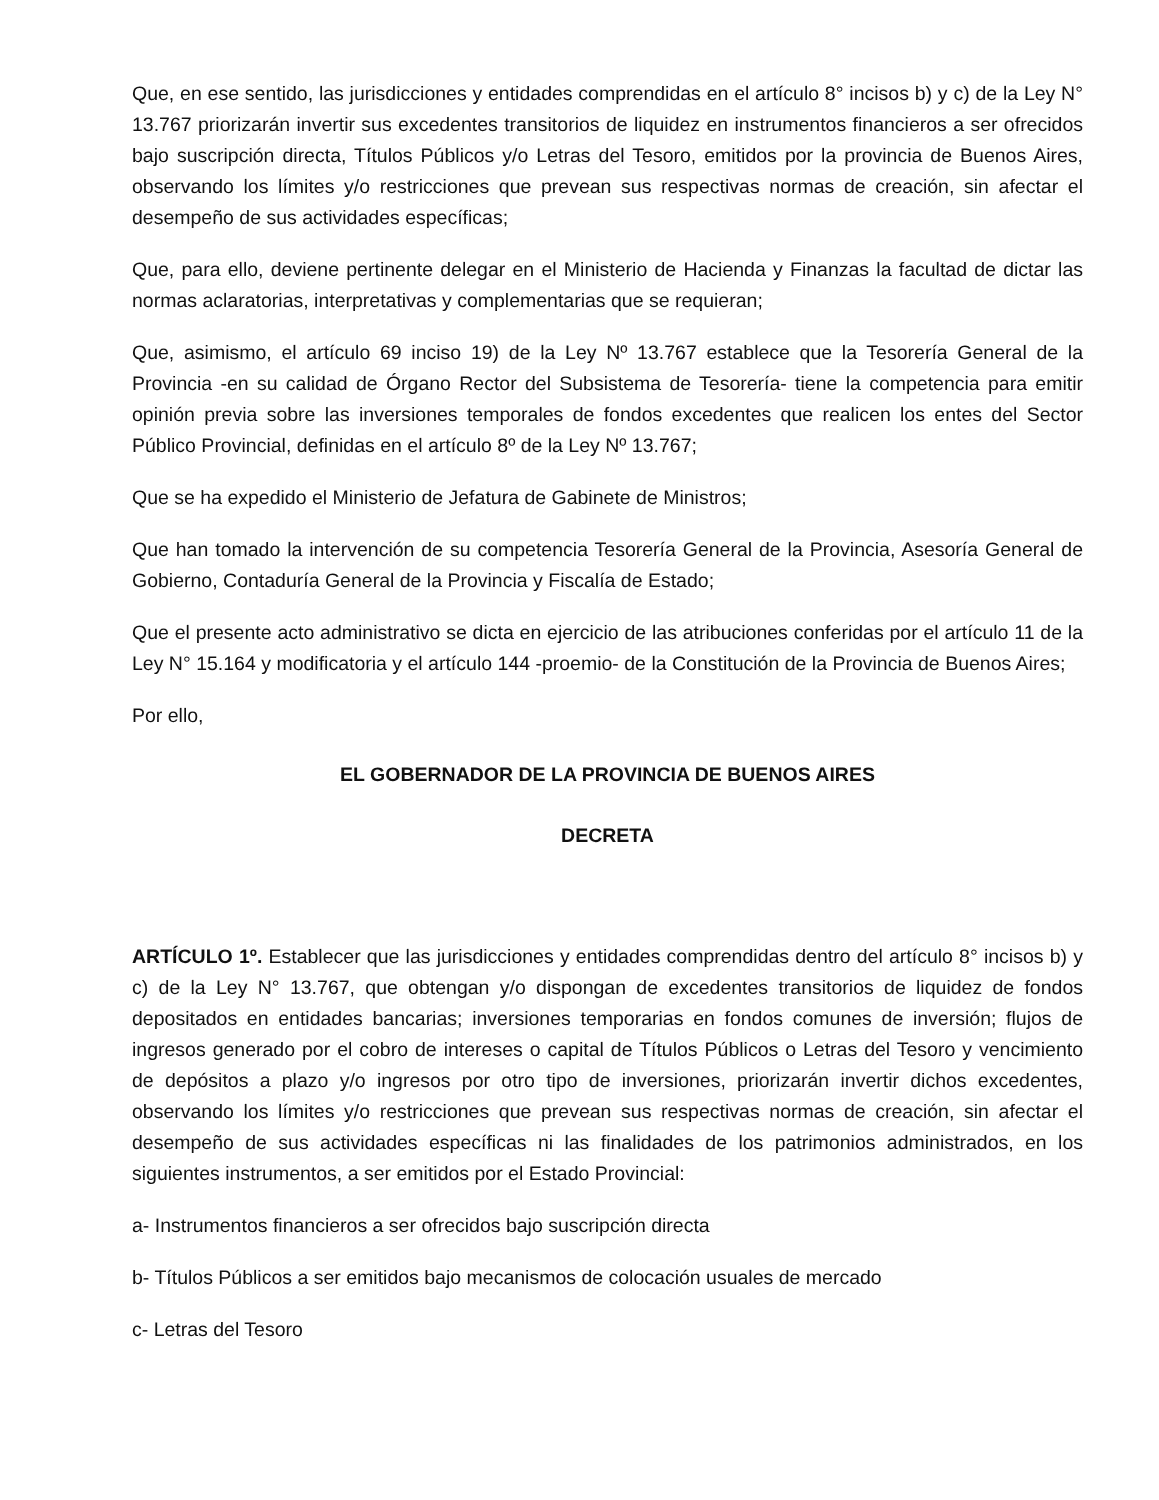Que, en ese sentido, las jurisdicciones y entidades comprendidas en el artículo 8° incisos b) y c) de la Ley N° 13.767 priorizarán invertir sus excedentes transitorios de liquidez en instrumentos financieros a ser ofrecidos bajo suscripción directa, Títulos Públicos y/o Letras del Tesoro, emitidos por la provincia de Buenos Aires, observando los límites y/o restricciones que prevean sus respectivas normas de creación, sin afectar el desempeño de sus actividades específicas;
Que, para ello, deviene pertinente delegar en el Ministerio de Hacienda y Finanzas la facultad de dictar las normas aclaratorias, interpretativas y complementarias que se requieran;
Que, asimismo, el artículo 69 inciso 19) de la Ley Nº 13.767 establece que la Tesorería General de la Provincia -en su calidad de Órgano Rector del Subsistema de Tesorería- tiene la competencia para emitir opinión previa sobre las inversiones temporales de fondos excedentes que realicen los entes del Sector Público Provincial, definidas en el artículo 8º de la Ley Nº 13.767;
Que se ha expedido el Ministerio de Jefatura de Gabinete de Ministros;
Que han tomado la intervención de su competencia Tesorería General de la Provincia, Asesoría General de Gobierno, Contaduría General de la Provincia y Fiscalía de Estado;
Que el presente acto administrativo se dicta en ejercicio de las atribuciones conferidas por el artículo 11 de la Ley N° 15.164 y modificatoria y el artículo 144 -proemio- de la Constitución de la Provincia de Buenos Aires;
Por ello,
EL GOBERNADOR DE LA PROVINCIA DE BUENOS AIRES
DECRETA
ARTÍCULO 1º. Establecer que las jurisdicciones y entidades comprendidas dentro del artículo 8° incisos b) y c) de la Ley N° 13.767, que obtengan y/o dispongan de excedentes transitorios de liquidez de fondos depositados en entidades bancarias; inversiones temporarias en fondos comunes de inversión; flujos de ingresos generado por el cobro de intereses o capital de Títulos Públicos o Letras del Tesoro y vencimiento de depósitos a plazo y/o ingresos por otro tipo de inversiones, priorizarán invertir dichos excedentes, observando los límites y/o restricciones que prevean sus respectivas normas de creación, sin afectar el desempeño de sus actividades específicas ni las finalidades de los patrimonios administrados, en los siguientes instrumentos, a ser emitidos por el Estado Provincial:
a- Instrumentos financieros a ser ofrecidos bajo suscripción directa
b- Títulos Públicos a ser emitidos bajo mecanismos de colocación usuales de mercado
c- Letras del Tesoro